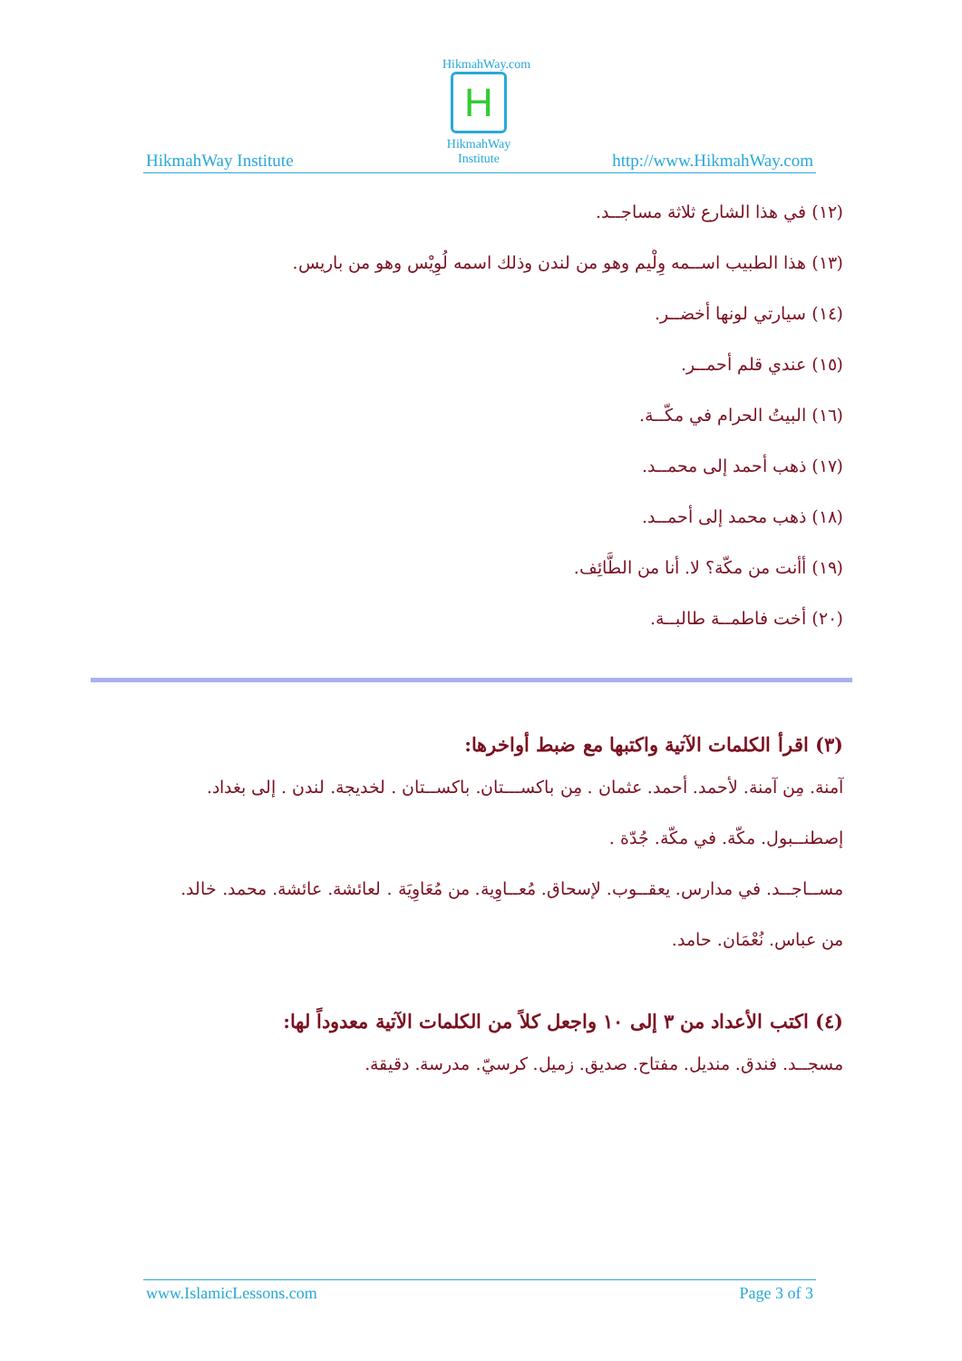HikmahWay.com
H
HikmahWay
Institute
HikmahWay Institute http://www.HikmahWay.com
(١٢) في هذا الشارع ثلاثة مساجــد.
(١٣) هذا الطبيب اســمه وِلْيم وهو من لندن وذلك اسمه لُوِيْس وهو من باريس.
(١٤) سيارتي لونها أخضــر.
(١٥) عندي قلم أحمــر.
(١٦) البيتُ الحرام في مكّــة.
(١٧) ذهب أحمد إلى محمــد.
(١٨) ذهب محمد إلى أحمــد.
(١٩) أأنت من مكّة؟ لا. أنا من الطَّائِف.
(٢٠) أخت فاطمــة طالبــة.
(٣) اقرأ الكلمات الآتية واكتبها مع ضبط أواخرها:
آمنة. مِن آمنة. لأحمد. أحمد. عثمان . مِن باكســـتان. باكســتان . لخديجة. لندن . إلى بغداد.
إصطنــبول. مكّة. في مكّة. جُدّة .
مســاجــد. في مدارس. يعقــوب. لإسحاق. مُعــاوِية. من مُعَاوِيَة . لعائشة. عائشة. محمد. خالد.
من عباس. نُعْمَان. حامد.
(٤) اكتب الأعداد من ٣ إلى ١٠ واجعل كلاً من الكلمات الآتية معدوداً لها:
مسجــد. فندق. منديل. مفتاح. صديق. زميل. كرسيّ. مدرسة. دقيقة.
www.IslamicLessons.com Page 3 of 3